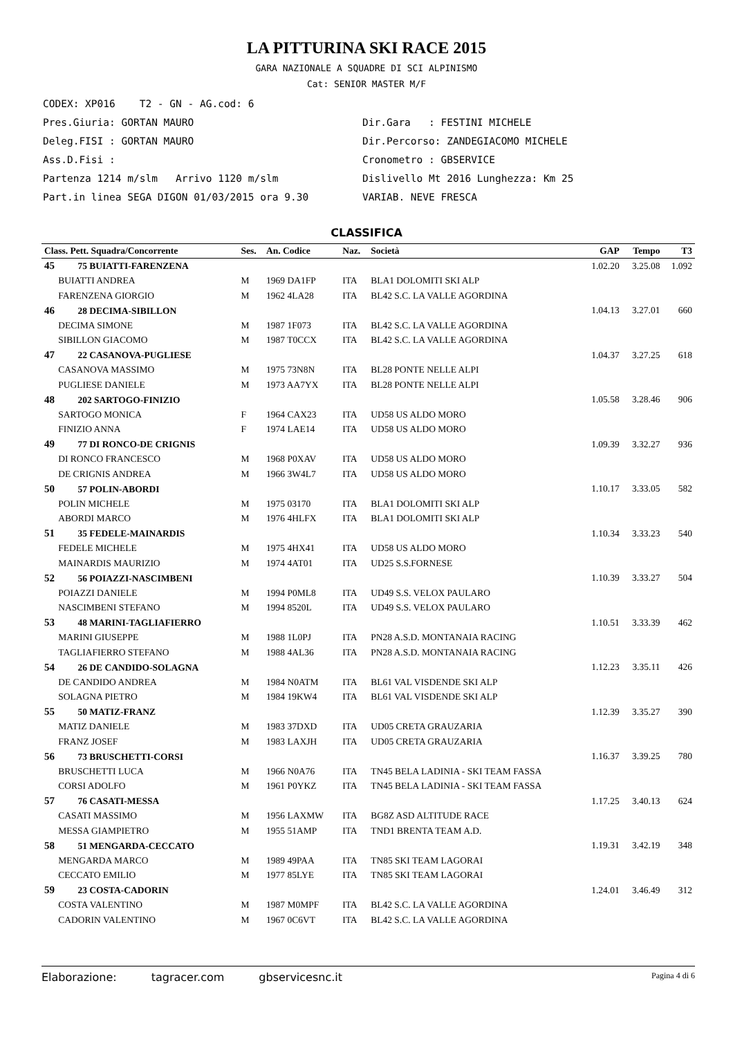LA PITTURINA SKI RACE 2015
GARA NAZIONALE A SQUADRE DI SCI ALPINISMO
Cat: SENIOR MASTER M/F
CODEX: XP016 T2 - GN - AG.cod: 6
Pres.Giuria: GORTAN MAURO
Deleg.FISI : GORTAN MAURO
Ass.D.Fisi :
Partenza 1214 m/slm Arrivo 1120 m/slm
Part.in linea SEGA DIGON 01/03/2015 ora 9.30
Dir.Gara : FESTINI MICHELE
Dir.Percorso: ZANDEGIACOMO MICHELE
Cronometro : GBSERVICE
Dislivello Mt 2016 Lunghezza: Km 25
VARIAB. NEVE FRESCA
CLASSIFICA
| Class. Pett. Squadra/Concorrente | Ses. | An. Codice | Naz. | Società | GAP | Tempo | T3 |
| --- | --- | --- | --- | --- | --- | --- | --- |
| 45 75 BUIATTI-FARENZENA | | | | | 1.02.20 | 3.25.08 | 1.092 |
| BUIATTI ANDREA | M | 1969 DA1FP | ITA | BLA1 DOLOMITI SKI ALP | | | |
| FARENZENA GIORGIO | M | 1962 4LA28 | ITA | BL42 S.C. LA VALLE AGORDINA | | | |
| 46 28 DECIMA-SIBILLON | | | | | 1.04.13 | 3.27.01 | 660 |
| DECIMA SIMONE | M | 1987 1F073 | ITA | BL42 S.C. LA VALLE AGORDINA | | | |
| SIBILLON GIACOMO | M | 1987 T0CCX | ITA | BL42 S.C. LA VALLE AGORDINA | | | |
| 47 22 CASANOVA-PUGLIESE | | | | | 1.04.37 | 3.27.25 | 618 |
| CASANOVA MASSIMO | M | 1975 73N8N | ITA | BL28 PONTE NELLE ALPI | | | |
| PUGLIESE DANIELE | M | 1973 AA7YX | ITA | BL28 PONTE NELLE ALPI | | | |
| 48 202 SARTOGO-FINIZIO | | | | | 1.05.58 | 3.28.46 | 906 |
| SARTOGO MONICA | F | 1964 CAX23 | ITA | UD58 US ALDO MORO | | | |
| FINIZIO ANNA | F | 1974 LAE14 | ITA | UD58 US ALDO MORO | | | |
| 49 77 DI RONCO-DE CRIGNIS | | | | | 1.09.39 | 3.32.27 | 936 |
| DI RONCO FRANCESCO | M | 1968 P0XAV | ITA | UD58 US ALDO MORO | | | |
| DE CRIGNIS ANDREA | M | 1966 3W4L7 | ITA | UD58 US ALDO MORO | | | |
| 50 57 POLIN-ABORDI | | | | | 1.10.17 | 3.33.05 | 582 |
| POLIN MICHELE | M | 1975 03170 | ITA | BLA1 DOLOMITI SKI ALP | | | |
| ABORDI MARCO | M | 1976 4HLFX | ITA | BLA1 DOLOMITI SKI ALP | | | |
| 51 35 FEDELE-MAINARDIS | | | | | 1.10.34 | 3.33.23 | 540 |
| FEDELE MICHELE | M | 1975 4HX41 | ITA | UD58 US ALDO MORO | | | |
| MAINARDIS MAURIZIO | M | 1974 4AT01 | ITA | UD25 S.S.FORNESE | | | |
| 52 56 POIAZZI-NASCIMBENI | | | | | 1.10.39 | 3.33.27 | 504 |
| POIAZZI DANIELE | M | 1994 P0ML8 | ITA | UD49 S.S. VELOX PAULARO | | | |
| NASCIMBENI STEFANO | M | 1994 8520L | ITA | UD49 S.S. VELOX PAULARO | | | |
| 53 48 MARINI-TAGLIAFIERRO | | | | | 1.10.51 | 3.33.39 | 462 |
| MARINI GIUSEPPE | M | 1988 1L0PJ | ITA | PN28 A.S.D. MONTANAIA RACING | | | |
| TAGLIAFIERRO STEFANO | M | 1988 4AL36 | ITA | PN28 A.S.D. MONTANAIA RACING | | | |
| 54 26 DE CANDIDO-SOLAGNA | | | | | 1.12.23 | 3.35.11 | 426 |
| DE CANDIDO ANDREA | M | 1984 N0ATM | ITA | BL61 VAL VISDENDE SKI ALP | | | |
| SOLAGNA PIETRO | M | 1984 19KW4 | ITA | BL61 VAL VISDENDE SKI ALP | | | |
| 55 50 MATIZ-FRANZ | | | | | 1.12.39 | 3.35.27 | 390 |
| MATIZ DANIELE | M | 1983 37DXD | ITA | UD05 CRETA GRAUZARIA | | | |
| FRANZ JOSEF | M | 1983 LAXJH | ITA | UD05 CRETA GRAUZARIA | | | |
| 56 73 BRUSCHETTI-CORSI | | | | | 1.16.37 | 3.39.25 | 780 |
| BRUSCHETTI LUCA | M | 1966 N0A76 | ITA | TN45 BELA LADINIA - SKI TEAM FASSA | | | |
| CORSI ADOLFO | M | 1961 P0YKZ | ITA | TN45 BELA LADINIA - SKI TEAM FASSA | | | |
| 57 76 CASATI-MESSA | | | | | 1.17.25 | 3.40.13 | 624 |
| CASATI MASSIMO | M | 1956 LAXMW | ITA | BG8Z ASD ALTITUDE RACE | | | |
| MESSA GIAMPIETRO | M | 1955 51AMP | ITA | TND1 BRENTA TEAM A.D. | | | |
| 58 51 MENGARDA-CECCATO | | | | | 1.19.31 | 3.42.19 | 348 |
| MENGARDA MARCO | M | 1989 49PAA | ITA | TN85 SKI TEAM LAGORAI | | | |
| CECCATO EMILIO | M | 1977 85LYE | ITA | TN85 SKI TEAM LAGORAI | | | |
| 59 23 COSTA-CADORIN | | | | | 1.24.01 | 3.46.49 | 312 |
| COSTA VALENTINO | M | 1987 M0MPF | ITA | BL42 S.C. LA VALLE AGORDINA | | | |
| CADORIN VALENTINO | M | 1967 0C6VT | ITA | BL42 S.C. LA VALLE AGORDINA | | | |
Elaborazione: tagracer.com gbservicesnc.it Pagina 4 di 6